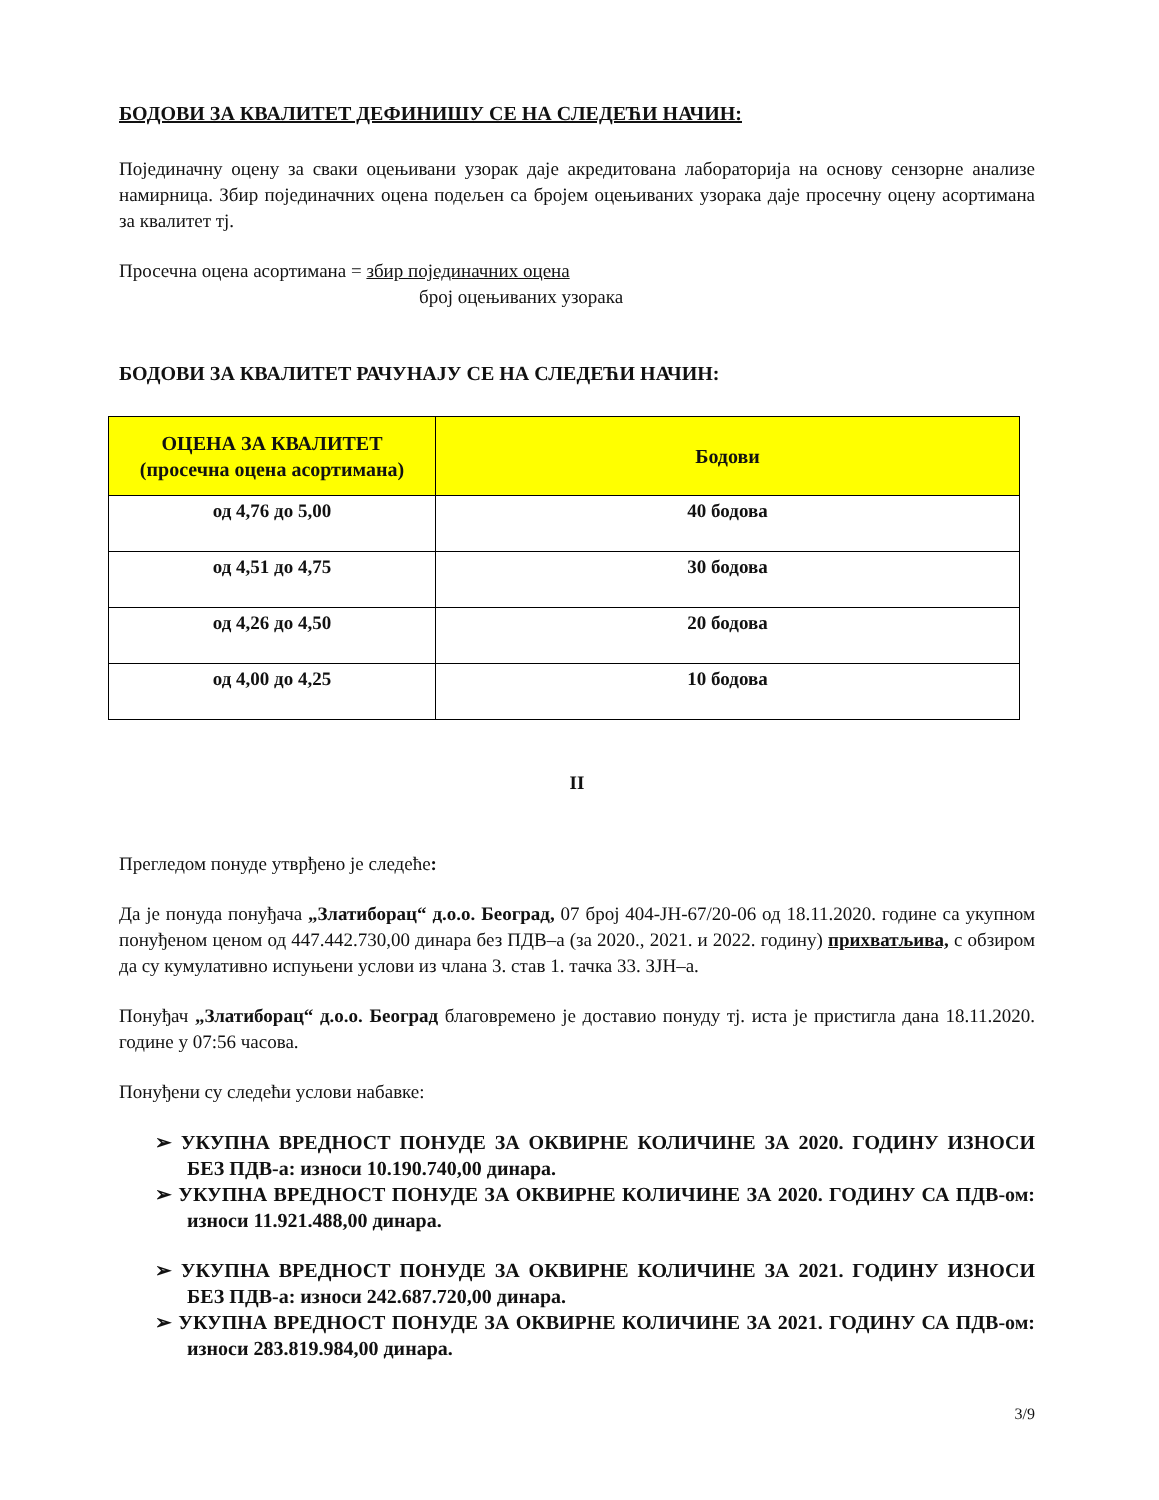БОДОВИ ЗА КВАЛИТЕТ ДЕФИНИШУ СЕ НА СЛЕДЕЋИ НАЧИН:
Појединачну оцену за сваки оцењивани узорак даје акредитована лабораторија на основу сензорне анализе намирница. Збир појединачних оцена подељен са бројем оцењиваних узорака даје просечну оцену асортимана за квалитет тј.
Просечна оцена асортимана = збир појединачних оцена
број оцењиваних узорака
БОДОВИ ЗА КВАЛИТЕТ РАЧУНАЈУ СЕ НА СЛЕДЕЋИ НАЧИН:
| ОЦЕНА ЗА КВАЛИТЕТ (просечна оцена асортимана) | Бодови |
| --- | --- |
| од 4,76 до 5,00 | 40 бодова |
| од 4,51 до 4,75 | 30 бодова |
| од 4,26 до 4,50 | 20 бодова |
| од 4,00 до 4,25 | 10 бодова |
II
Прегледом понуде утврђено је следеће:
Да је понуда понуђача „Златиборац“ д.о.о. Београд, 07 број 404-ЈН-67/20-06 од 18.11.2020. године са укупном понуђеном ценом од 447.442.730,00 динара без ПДВ–а (за 2020., 2021. и 2022. годину) прихватљива, с обзиром да су кумулативно испуњени услови из члана 3. став 1. тачка 33. ЗЈН–а.
Понуђач „Златиборац“ д.о.о. Београд благовремено је доставио понуду тј. иста је пристигла дана 18.11.2020. године у 07:56 часова.
Понуђени су следећи услови набавке:
➢ УКУПНА ВРЕДНОСТ ПОНУДЕ ЗА ОКВИРНЕ КОЛИЧИНЕ ЗА 2020. ГОДИНУ ИЗНОСИ БЕЗ ПДВ-а: износи 10.190.740,00 динара.
➢ УКУПНА ВРЕДНОСТ ПОНУДЕ ЗА ОКВИРНЕ КОЛИЧИНЕ ЗА 2020. ГОДИНУ СА ПДВ-ом: износи 11.921.488,00 динара.
➢ УКУПНА ВРЕДНОСТ ПОНУДЕ ЗА ОКВИРНЕ КОЛИЧИНЕ ЗА 2021. ГОДИНУ ИЗНОСИ БЕЗ ПДВ-а: износи 242.687.720,00 динара.
➢ УКУПНА ВРЕДНОСТ ПОНУДЕ ЗА ОКВИРНЕ КОЛИЧИНЕ ЗА 2021. ГОДИНУ СА ПДВ-ом: износи 283.819.984,00 динара.
3/9